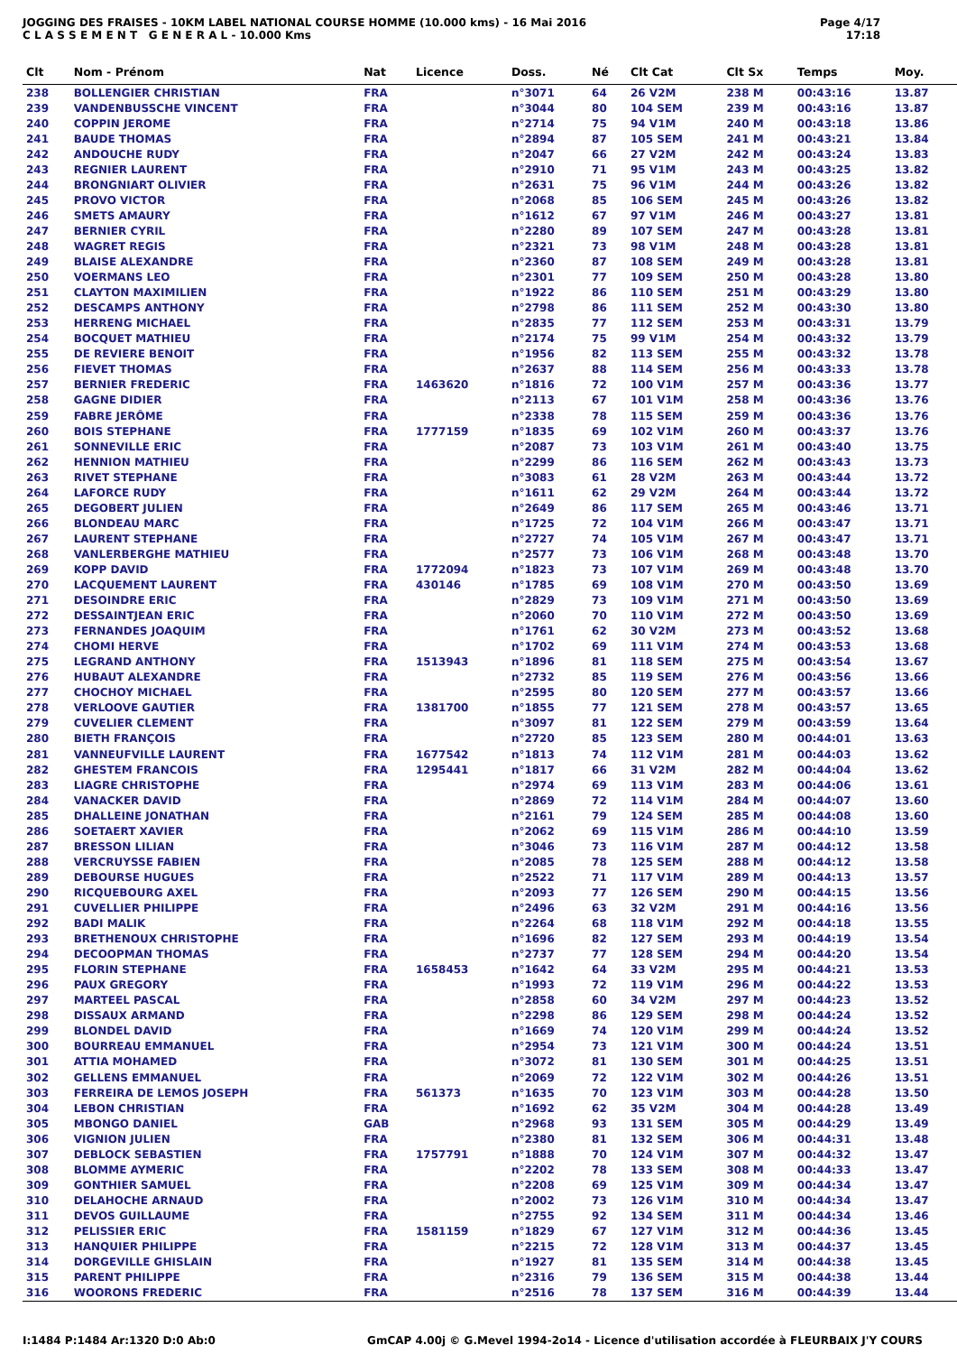JOGGING DES FRAISES - 10KM LABEL NATIONAL COURSE HOMME (10.000 kms) - 16 Mai 2016
C L A S S E M E N T G E N E R A L - 10.000 Kms
Page 4/17
17:18
| Clt | Nom - Prénom | Nat | Licence | Doss. | Né | Clt Cat | Clt Sx | Temps | Moy. |
| --- | --- | --- | --- | --- | --- | --- | --- | --- | --- |
| 238 | BOLLENGIER CHRISTIAN | FRA | | n°3071 | 64 | 26 V2M | 238 M | 00:43:16 | 13.87 |
| 239 | VANDENBUSSCHE VINCENT | FRA | | n°3044 | 80 | 104 SEM | 239 M | 00:43:16 | 13.87 |
| 240 | COPPIN JEROME | FRA | | n°2714 | 75 | 94 V1M | 240 M | 00:43:18 | 13.86 |
| 241 | BAUDE THOMAS | FRA | | n°2894 | 87 | 105 SEM | 241 M | 00:43:21 | 13.84 |
| 242 | ANDOUCHE RUDY | FRA | | n°2047 | 66 | 27 V2M | 242 M | 00:43:24 | 13.83 |
| 243 | REGNIER LAURENT | FRA | | n°2910 | 71 | 95 V1M | 243 M | 00:43:25 | 13.82 |
| 244 | BRONGNIART OLIVIER | FRA | | n°2631 | 75 | 96 V1M | 244 M | 00:43:26 | 13.82 |
| 245 | PROVO VICTOR | FRA | | n°2068 | 85 | 106 SEM | 245 M | 00:43:26 | 13.82 |
| 246 | SMETS AMAURY | FRA | | n°1612 | 67 | 97 V1M | 246 M | 00:43:27 | 13.81 |
| 247 | BERNIER CYRIL | FRA | | n°2280 | 89 | 107 SEM | 247 M | 00:43:28 | 13.81 |
| 248 | WAGRET REGIS | FRA | | n°2321 | 73 | 98 V1M | 248 M | 00:43:28 | 13.81 |
| 249 | BLAISE ALEXANDRE | FRA | | n°2360 | 87 | 108 SEM | 249 M | 00:43:28 | 13.81 |
| 250 | VOERMANS LEO | FRA | | n°2301 | 77 | 109 SEM | 250 M | 00:43:28 | 13.80 |
| 251 | CLAYTON MAXIMILIEN | FRA | | n°1922 | 86 | 110 SEM | 251 M | 00:43:29 | 13.80 |
| 252 | DESCAMPS ANTHONY | FRA | | n°2798 | 86 | 111 SEM | 252 M | 00:43:30 | 13.80 |
| 253 | HERRENG MICHAEL | FRA | | n°2835 | 77 | 112 SEM | 253 M | 00:43:31 | 13.79 |
| 254 | BOCQUET MATHIEU | FRA | | n°2174 | 75 | 99 V1M | 254 M | 00:43:32 | 13.79 |
| 255 | DE REVIERE BENOIT | FRA | | n°1956 | 82 | 113 SEM | 255 M | 00:43:32 | 13.78 |
| 256 | FIEVET THOMAS | FRA | | n°2637 | 88 | 114 SEM | 256 M | 00:43:33 | 13.78 |
| 257 | BERNIER FREDERIC | FRA | 1463620 | n°1816 | 72 | 100 V1M | 257 M | 00:43:36 | 13.77 |
| 258 | GAGNE DIDIER | FRA | | n°2113 | 67 | 101 V1M | 258 M | 00:43:36 | 13.76 |
| 259 | FABRE JERÔME | FRA | | n°2338 | 78 | 115 SEM | 259 M | 00:43:36 | 13.76 |
| 260 | BOIS STEPHANE | FRA | 1777159 | n°1835 | 69 | 102 V1M | 260 M | 00:43:37 | 13.76 |
| 261 | SONNEVILLE ERIC | FRA | | n°2087 | 73 | 103 V1M | 261 M | 00:43:40 | 13.75 |
| 262 | HENNION MATHIEU | FRA | | n°2299 | 86 | 116 SEM | 262 M | 00:43:43 | 13.73 |
| 263 | RIVET STEPHANE | FRA | | n°3083 | 61 | 28 V2M | 263 M | 00:43:44 | 13.72 |
| 264 | LAFORCE RUDY | FRA | | n°1611 | 62 | 29 V2M | 264 M | 00:43:44 | 13.72 |
| 265 | DEGOBERT JULIEN | FRA | | n°2649 | 86 | 117 SEM | 265 M | 00:43:46 | 13.71 |
| 266 | BLONDEAU MARC | FRA | | n°1725 | 72 | 104 V1M | 266 M | 00:43:47 | 13.71 |
| 267 | LAURENT STEPHANE | FRA | | n°2727 | 74 | 105 V1M | 267 M | 00:43:47 | 13.71 |
| 268 | VANLERBERGHE MATHIEU | FRA | | n°2577 | 73 | 106 V1M | 268 M | 00:43:48 | 13.70 |
| 269 | KOPP DAVID | FRA | 1772094 | n°1823 | 73 | 107 V1M | 269 M | 00:43:48 | 13.70 |
| 270 | LACQUEMENT LAURENT | FRA | 430146 | n°1785 | 69 | 108 V1M | 270 M | 00:43:50 | 13.69 |
| 271 | DESOINDRE ERIC | FRA | | n°2829 | 73 | 109 V1M | 271 M | 00:43:50 | 13.69 |
| 272 | DESSAINTJEAN ERIC | FRA | | n°2060 | 70 | 110 V1M | 272 M | 00:43:50 | 13.69 |
| 273 | FERNANDES JOAQUIM | FRA | | n°1761 | 62 | 30 V2M | 273 M | 00:43:52 | 13.68 |
| 274 | CHOMI HERVE | FRA | | n°1702 | 69 | 111 V1M | 274 M | 00:43:53 | 13.68 |
| 275 | LEGRAND ANTHONY | FRA | 1513943 | n°1896 | 81 | 118 SEM | 275 M | 00:43:54 | 13.67 |
| 276 | HUBAUT ALEXANDRE | FRA | | n°2732 | 85 | 119 SEM | 276 M | 00:43:56 | 13.66 |
| 277 | CHOCHOY MICHAEL | FRA | | n°2595 | 80 | 120 SEM | 277 M | 00:43:57 | 13.66 |
| 278 | VERLOOVE GAUTIER | FRA | 1381700 | n°1855 | 77 | 121 SEM | 278 M | 00:43:57 | 13.65 |
| 279 | CUVELIER CLEMENT | FRA | | n°3097 | 81 | 122 SEM | 279 M | 00:43:59 | 13.64 |
| 280 | BIETH FRANÇOIS | FRA | | n°2720 | 85 | 123 SEM | 280 M | 00:44:01 | 13.63 |
| 281 | VANNEUFVILLE LAURENT | FRA | 1677542 | n°1813 | 74 | 112 V1M | 281 M | 00:44:03 | 13.62 |
| 282 | GHESTEM FRANCOIS | FRA | 1295441 | n°1817 | 66 | 31 V2M | 282 M | 00:44:04 | 13.62 |
| 283 | LIAGRE CHRISTOPHE | FRA | | n°2974 | 69 | 113 V1M | 283 M | 00:44:06 | 13.61 |
| 284 | VANACKER DAVID | FRA | | n°2869 | 72 | 114 V1M | 284 M | 00:44:07 | 13.60 |
| 285 | DHALLEINE JONATHAN | FRA | | n°2161 | 79 | 124 SEM | 285 M | 00:44:08 | 13.60 |
| 286 | SOETAERT XAVIER | FRA | | n°2062 | 69 | 115 V1M | 286 M | 00:44:10 | 13.59 |
| 287 | BRESSON LILIAN | FRA | | n°3046 | 73 | 116 V1M | 287 M | 00:44:12 | 13.58 |
| 288 | VERCRUYSSE FABIEN | FRA | | n°2085 | 78 | 125 SEM | 288 M | 00:44:12 | 13.58 |
| 289 | DEBOURSE HUGUES | FRA | | n°2522 | 71 | 117 V1M | 289 M | 00:44:13 | 13.57 |
| 290 | RICQUEBOURG AXEL | FRA | | n°2093 | 77 | 126 SEM | 290 M | 00:44:15 | 13.56 |
| 291 | CUVELLIER PHILIPPE | FRA | | n°2496 | 63 | 32 V2M | 291 M | 00:44:16 | 13.56 |
| 292 | BADI MALIK | FRA | | n°2264 | 68 | 118 V1M | 292 M | 00:44:18 | 13.55 |
| 293 | BRETHENOUX CHRISTOPHE | FRA | | n°1696 | 82 | 127 SEM | 293 M | 00:44:19 | 13.54 |
| 294 | DECOOPMAN THOMAS | FRA | | n°2737 | 77 | 128 SEM | 294 M | 00:44:20 | 13.54 |
| 295 | FLORIN STEPHANE | FRA | 1658453 | n°1642 | 64 | 33 V2M | 295 M | 00:44:21 | 13.53 |
| 296 | PAUX GREGORY | FRA | | n°1993 | 72 | 119 V1M | 296 M | 00:44:22 | 13.53 |
| 297 | MARTEEL PASCAL | FRA | | n°2858 | 60 | 34 V2M | 297 M | 00:44:23 | 13.52 |
| 298 | DISSAUX ARMAND | FRA | | n°2298 | 86 | 129 SEM | 298 M | 00:44:24 | 13.52 |
| 299 | BLONDEL DAVID | FRA | | n°1669 | 74 | 120 V1M | 299 M | 00:44:24 | 13.52 |
| 300 | BOURREAU EMMANUEL | FRA | | n°2954 | 73 | 121 V1M | 300 M | 00:44:24 | 13.51 |
| 301 | ATTIA MOHAMED | FRA | | n°3072 | 81 | 130 SEM | 301 M | 00:44:25 | 13.51 |
| 302 | GELLENS EMMANUEL | FRA | | n°2069 | 72 | 122 V1M | 302 M | 00:44:26 | 13.51 |
| 303 | FERREIRA DE LEMOS JOSEPH | FRA | 561373 | n°1635 | 70 | 123 V1M | 303 M | 00:44:28 | 13.50 |
| 304 | LEBON CHRISTIAN | FRA | | n°1692 | 62 | 35 V2M | 304 M | 00:44:28 | 13.49 |
| 305 | MBONGO DANIEL | GAB | | n°2968 | 93 | 131 SEM | 305 M | 00:44:29 | 13.49 |
| 306 | VIGNION JULIEN | FRA | | n°2380 | 81 | 132 SEM | 306 M | 00:44:31 | 13.48 |
| 307 | DEBLOCK SEBASTIEN | FRA | 1757791 | n°1888 | 70 | 124 V1M | 307 M | 00:44:32 | 13.47 |
| 308 | BLOMME AYMERIC | FRA | | n°2202 | 78 | 133 SEM | 308 M | 00:44:33 | 13.47 |
| 309 | GONTHIER SAMUEL | FRA | | n°2208 | 69 | 125 V1M | 309 M | 00:44:34 | 13.47 |
| 310 | DELAHOCHE ARNAUD | FRA | | n°2002 | 73 | 126 V1M | 310 M | 00:44:34 | 13.47 |
| 311 | DEVOS GUILLAUME | FRA | | n°2755 | 92 | 134 SEM | 311 M | 00:44:34 | 13.46 |
| 312 | PELISSIER ERIC | FRA | 1581159 | n°1829 | 67 | 127 V1M | 312 M | 00:44:36 | 13.45 |
| 313 | HANQUIER PHILIPPE | FRA | | n°2215 | 72 | 128 V1M | 313 M | 00:44:37 | 13.45 |
| 314 | DORGEVILLE GHISLAIN | FRA | | n°1927 | 81 | 135 SEM | 314 M | 00:44:38 | 13.45 |
| 315 | PARENT PHILIPPE | FRA | | n°2316 | 79 | 136 SEM | 315 M | 00:44:38 | 13.44 |
| 316 | WOORONS FREDERIC | FRA | | n°2516 | 78 | 137 SEM | 316 M | 00:44:39 | 13.44 |
I:1484 P:1484 Ar:1320 D:0 Ab:0 GmCAP 4.00j © G.Mevel 1994-2o14 - Licence d'utilisation accordée à FLEURBAIX J'Y COURS